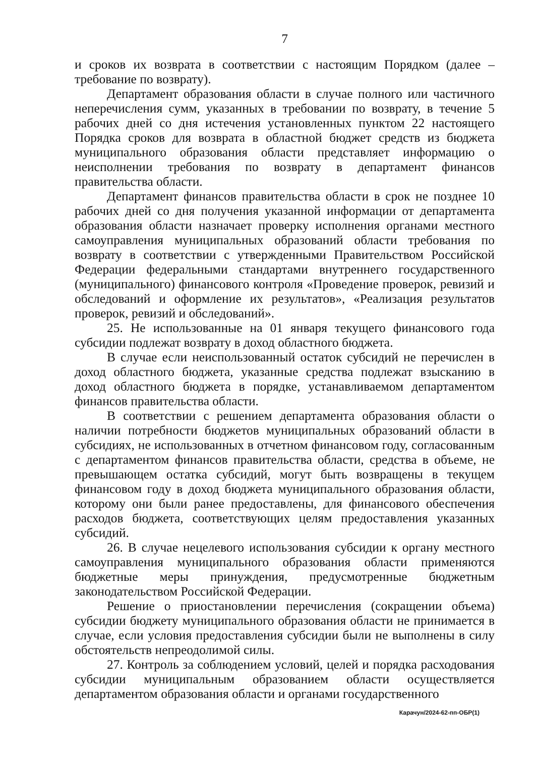7
и сроков их возврата в соответствии с настоящим Порядком (далее – требование по возврату).
Департамент образования области в случае полного или частичного неперечисления сумм, указанных в требовании по возврату, в течение 5 рабочих дней со дня истечения установленных пунктом 22 настоящего Порядка сроков для возврата в областной бюджет средств из бюджета муниципального образования области представляет информацию о неисполнении требования по возврату в департамент финансов правительства области.
Департамент финансов правительства области в срок не позднее 10 рабочих дней со дня получения указанной информации от департамента образования области назначает проверку исполнения органами местного самоуправления муниципальных образований области требования по возврату в соответствии с утвержденными Правительством Российской Федерации федеральными стандартами внутреннего государственного (муниципального) финансового контроля «Проведение проверок, ревизий и обследований и оформление их результатов», «Реализация результатов проверок, ревизий и обследований».
25. Не использованные на 01 января текущего финансового года субсидии подлежат возврату в доход областного бюджета.
В случае если неиспользованный остаток субсидий не перечислен в доход областного бюджета, указанные средства подлежат взысканию в доход областного бюджета в порядке, устанавливаемом департаментом финансов правительства области.
В соответствии с решением департамента образования области о наличии потребности бюджетов муниципальных образований области в субсидиях, не использованных в отчетном финансовом году, согласованным с департаментом финансов правительства области, средства в объеме, не превышающем остатка субсидий, могут быть возвращены в текущем финансовом году в доход бюджета муниципального образования области, которому они были ранее предоставлены, для финансового обеспечения расходов бюджета, соответствующих целям предоставления указанных субсидий.
26. В случае нецелевого использования субсидии к органу местного самоуправления муниципального образования области применяются бюджетные меры принуждения, предусмотренные бюджетным законодательством Российской Федерации.
Решение о приостановлении перечисления (сокращении объема) субсидии бюджету муниципального образования области не принимается в случае, если условия предоставления субсидии были не выполнены в силу обстоятельств непреодолимой силы.
27. Контроль за соблюдением условий, целей и порядка расходования субсидии муниципальным образованием области осуществляется департаментом образования области и органами государственного
Карачун/2024-62-пп-ОБР(1)